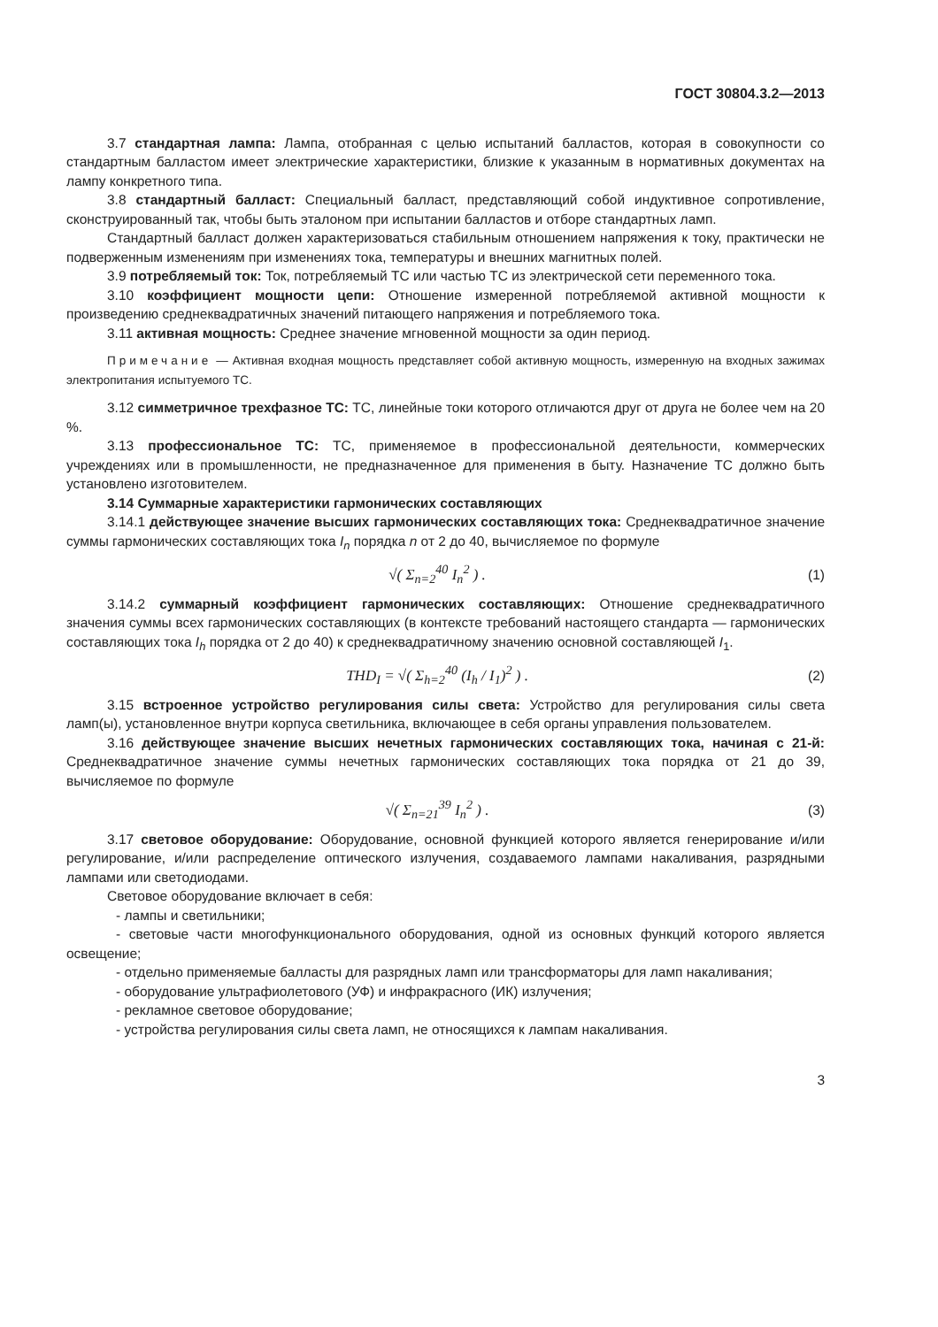ГОСТ 30804.3.2—2013
3.7 стандартная лампа: Лампа, отобранная с целью испытаний балластов, которая в совокупности со стандартным балластом имеет электрические характеристики, близкие к указанным в нормативных документах на лампу конкретного типа.
3.8 стандартный балласт: Специальный балласт, представляющий собой индуктивное сопротивление, сконструированный так, чтобы быть эталоном при испытании балластов и отборе стандартных ламп.
Стандартный балласт должен характеризоваться стабильным отношением напряжения к току, практически не подверженным изменениям при изменениях тока, температуры и внешних магнитных полей.
3.9 потребляемый ток: Ток, потребляемый ТС или частью ТС из электрической сети переменного тока.
3.10 коэффициент мощности цепи: Отношение измеренной потребляемой активной мощности к произведению среднеквадратичных значений питающего напряжения и потребляемого тока.
3.11 активная мощность: Среднее значение мгновенной мощности за один период.
Примечание — Активная входная мощность представляет собой активную мощность, измеренную на входных зажимах электропитания испытуемого ТС.
3.12 симметричное трехфазное ТС: ТС, линейные токи которого отличаются друг от друга не более чем на 20 %.
3.13 профессиональное ТС: ТС, применяемое в профессиональной деятельности, коммерческих учреждениях или в промышленности, не предназначенное для применения в быту. Назначение ТС должно быть установлено изготовителем.
3.14 Суммарные характеристики гармонических составляющих
3.14.1 действующее значение высших гармонических составляющих тока: Среднеквадратичное значение суммы гармонических составляющих тока I<sub>n</sub> порядка n от 2 до 40, вычисляемое по формуле
√( Σ<sub>n=2</sub><sup>40</sup> I<sub>n</sub><sup>2</sup> ) . (1)
3.14.2 суммарный коэффициент гармонических составляющих: Отношение среднеквадратичного значения суммы всех гармонических составляющих (в контексте требований настоящего стандарта — гармонических составляющих тока I<sub>h</sub> порядка от 2 до 40) к среднеквадратичному значению основной составляющей I<sub>1</sub>.
THD<sub>I</sub> = √( Σ<sub>h=2</sub><sup>40</sup> (I<sub>h</sub> / I<sub>1</sub>)<sup>2</sup> ) .
(2)
3.15 встроенное устройство регулирования силы света: Устройство для регулирования силы света ламп(ы), установленное внутри корпуса светильника, включающее в себя органы управления пользователем.
3.16 действующее значение высших нечетных гармонических составляющих тока, начиная с 21-й: Среднеквадратичное значение суммы нечетных гармонических составляющих тока порядка от 21 до 39, вычисляемое по формуле
√( Σ<sub>n=21</sub><sup>39</sup> I<sub>n</sub><sup>2</sup> ) . (3)
3.17 световое оборудование: Оборудование, основной функцией которого является генерирование и/или регулирование, и/или распределение оптического излучения, создаваемого лампами накаливания, разрядными лампами или светодиодами.
Световое оборудование включает в себя:
- лампы и светильники;
- световые части многофункционального оборудования, одной из основных функций которого является освещение;
- отдельно применяемые балласты для разрядных ламп или трансформаторы для ламп накаливания;
- оборудование ультрафиолетового (УФ) и инфракрасного (ИК) излучения;
- рекламное световое оборудование;
- устройства регулирования силы света ламп, не относящихся к лампам накаливания.
3